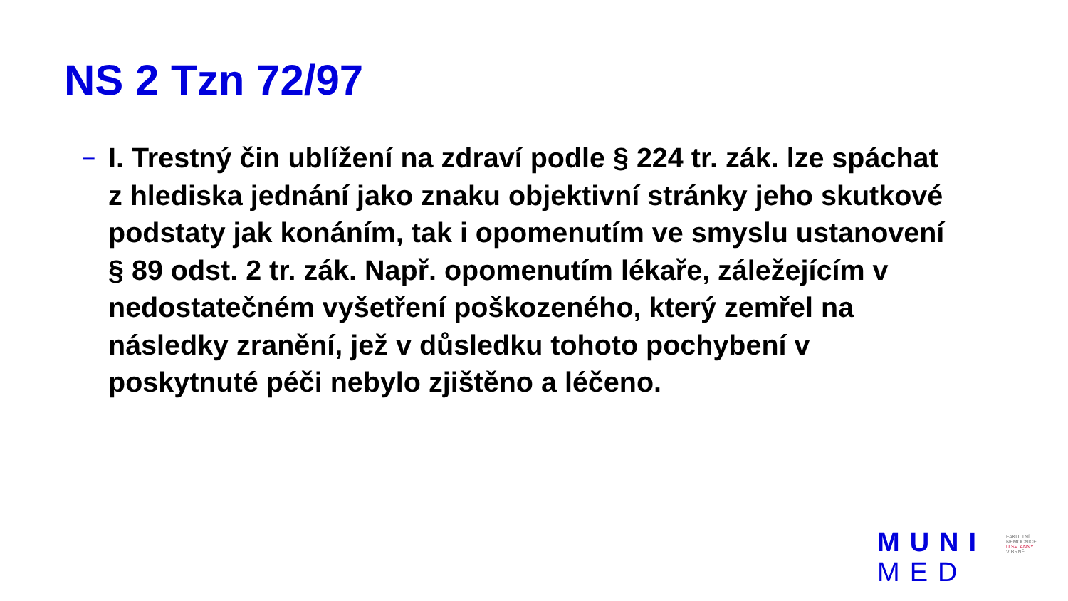NS 2 Tzn 72/97
–
I. Trestný čin ublížení na zdraví podle § 224 tr. zák. lze spáchat z hlediska jednání jako znaku objektivní stránky jeho skutkové podstaty jak konáním, tak i opomenutím ve smyslu ustanovení § 89 odst. 2 tr. zák. Např. opomenutím lékaře, záležejícím v nedostatečném vyšetření poškozeného, který zemřel na následky zranění, jež v důsledku tohoto pochybení v poskytnuté péči nebylo zjištěno a léčeno.
MUNI
MED
FAKULTNÍ
NEMOCNICE
U SV. ANNY
V BRNĚ